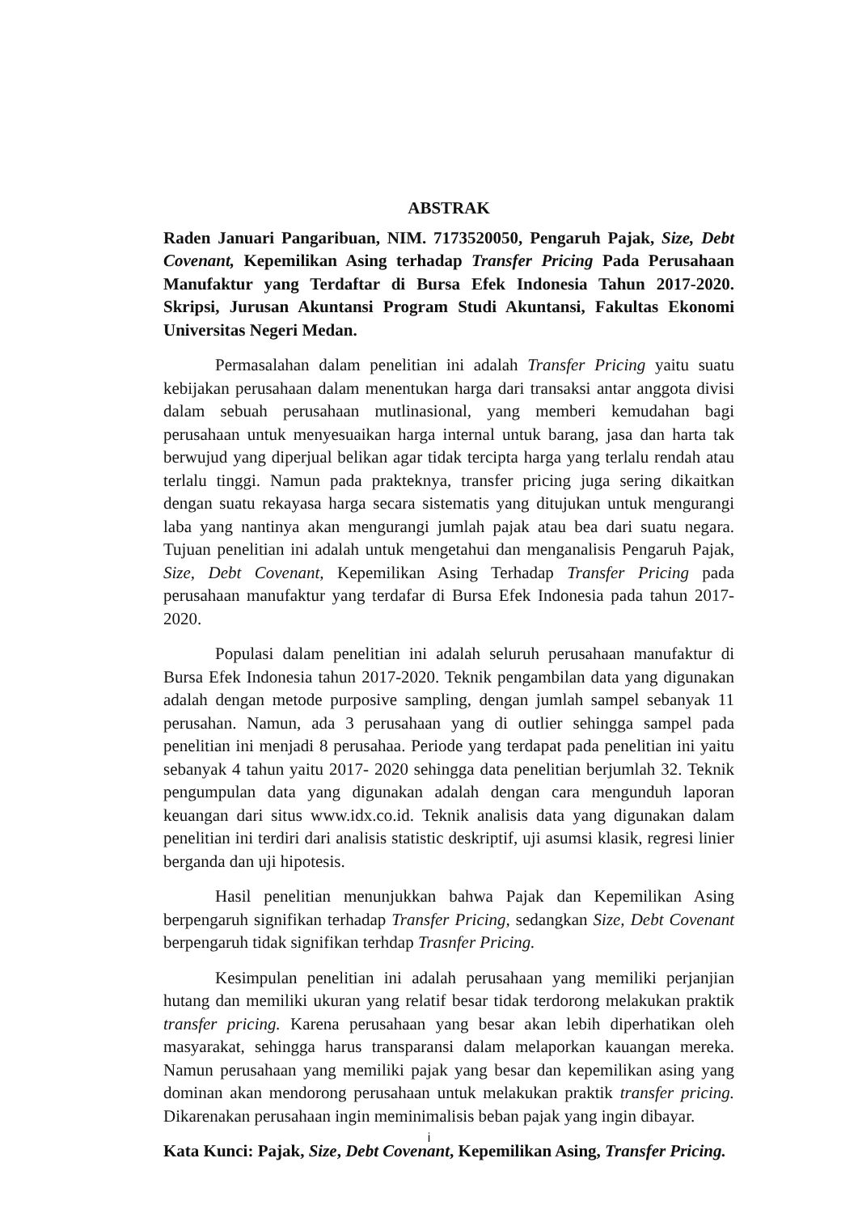ABSTRAK
Raden Januari Pangaribuan, NIM. 7173520050, Pengaruh Pajak, Size, Debt Covenant, Kepemilikan Asing terhadap Transfer Pricing Pada Perusahaan Manufaktur yang Terdaftar di Bursa Efek Indonesia Tahun 2017-2020. Skripsi, Jurusan Akuntansi Program Studi Akuntansi, Fakultas Ekonomi Universitas Negeri Medan.
Permasalahan dalam penelitian ini adalah Transfer Pricing yaitu suatu kebijakan perusahaan dalam menentukan harga dari transaksi antar anggota divisi dalam sebuah perusahaan mutlinasional, yang memberi kemudahan bagi perusahaan untuk menyesuaikan harga internal untuk barang, jasa dan harta tak berwujud yang diperjual belikan agar tidak tercipta harga yang terlalu rendah atau terlalu tinggi. Namun pada prakteknya, transfer pricing juga sering dikaitkan dengan suatu rekayasa harga secara sistematis yang ditujukan untuk mengurangi laba yang nantinya akan mengurangi jumlah pajak atau bea dari suatu negara. Tujuan penelitian ini adalah untuk mengetahui dan menganalisis Pengaruh Pajak, Size, Debt Covenant, Kepemilikan Asing Terhadap Transfer Pricing pada perusahaan manufaktur yang terdafar di Bursa Efek Indonesia pada tahun 2017-2020.
Populasi dalam penelitian ini adalah seluruh perusahaan manufaktur di Bursa Efek Indonesia tahun 2017-2020. Teknik pengambilan data yang digunakan adalah dengan metode purposive sampling, dengan jumlah sampel sebanyak 11 perusahan. Namun, ada 3 perusahaan yang di outlier sehingga sampel pada penelitian ini menjadi 8 perusahaa. Periode yang terdapat pada penelitian ini yaitu sebanyak 4 tahun yaitu 2017- 2020 sehingga data penelitian berjumlah 32. Teknik pengumpulan data yang digunakan adalah dengan cara mengunduh laporan keuangan dari situs www.idx.co.id. Teknik analisis data yang digunakan dalam penelitian ini terdiri dari analisis statistic deskriptif, uji asumsi klasik, regresi linier berganda dan uji hipotesis.
Hasil penelitian menunjukkan bahwa Pajak dan Kepemilikan Asing berpengaruh signifikan terhadap Transfer Pricing, sedangkan Size, Debt Covenant berpengaruh tidak signifikan terhdap Trasnfer Pricing.
Kesimpulan penelitian ini adalah perusahaan yang memiliki perjanjian hutang dan memiliki ukuran yang relatif besar tidak terdorong melakukan praktik transfer pricing. Karena perusahaan yang besar akan lebih diperhatikan oleh masyarakat, sehingga harus transparansi dalam melaporkan kauangan mereka. Namun perusahaan yang memiliki pajak yang besar dan kepemilikan asing yang dominan akan mendorong perusahaan untuk melakukan praktik transfer pricing. Dikarenakan perusahaan ingin meminimalisis beban pajak yang ingin dibayar.
Kata Kunci: Pajak, Size, Debt Covenant, Kepemilikan Asing, Transfer Pricing.
i